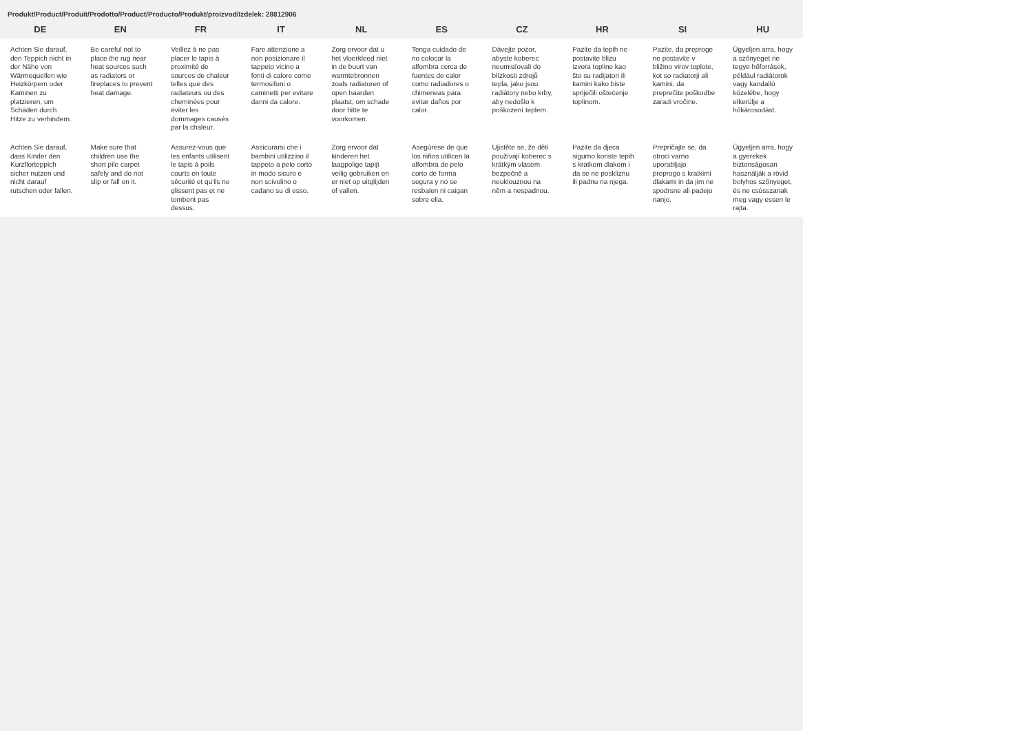Produkt/Product/Produit/Prodotto/Product/Producto/Produkt/proizvod/Izdelek: 28812906
| DE | EN | FR | IT | NL | ES | CZ | HR | SI | HU |
| --- | --- | --- | --- | --- | --- | --- | --- | --- | --- |
| Achten Sie darauf, den Teppich nicht in der Nähe von Wärmequellen wie Heizkörpern oder Kaminen zu platzieren, um Schäden durch Hitze zu verhindern. | Be careful not to place the rug near heat sources such as radiators or fireplaces to prevent heat damage. | Veillez à ne pas placer le tapis à proximité de sources de chaleur telles que des radiateurs ou des cheminées pour éviter les dommages causés par la chaleur. | Fare attenzione a non posizionare il tappeto vicino a fonti di calore come termosifoni o caminetti per evitare danni da calore. | Zorg ervoor dat u het vloerkleed niet in de buurt van warmtebronnen zoals radiatoren of open haarden plaatst, om schade door hitte te voorkomen. | Tenga cuidado de no colocar la alfombra cerca de fuentes de calor como radiadores o chimeneas para evitar daños por calor. | Dávejte pozor, abyste koberec neumisťovali do blízkosti zdrojů tepla, jako jsou radiátory nebo krby, aby nedošlo k poškození teplem. | Pazite da tepih ne postavite blizu izvora topline kao što su radijatori ili kamini kako biste spriječili oštećenje toplinom. | Pazite, da preproge ne postavite v bližino virov toplote, kot so radiatorji ali kamini, da preprečite poškodbe zaradi vročine. | Ügyeljen arra, hogy a szőnyeget ne tegye hőforrások, például radiátorok vagy kandalló közelébe, hogy elkerülje a hőkárosodást. |
| Achten Sie darauf, dass Kinder den Kurzflorteppich sicher nutzen und nicht darauf rutschen oder fallen. | Make sure that children use the short pile carpet safely and do not slip or fall on it. | Assurez-vous que les enfants utilisent le tapis à poils courts en toute sécurité et qu'ils ne glissent pas et ne tombent pas dessus. | Assicurarsi che i bambini utilizzino il tappeto a pelo corto in modo sicuro e non scivolino o cadano su di esso. | Zorg ervoor dat kinderen het laagpolige tapijt veilig gebruiken en er niet op uitglijden of vallen. | Asegúrese de que los niños utilicen la alfombra de pelo corto de forma segura y no se resbalen ni caigan sobre ella. | Ujistěte se, že děti používají koberec s krátkým vlasem bezpečně a neuklouznou na něm a nespadnou. | Pazite da djeca sigurno koriste tepih s kratkom dlakom i da se ne poskliznu ili padnu na njega. | Prepričajte se, da otroci varno uporabljajo preprogo s kratkimi dlakami in da jim ne spodrsne ali padejo nanjo. | Ügyeljen arra, hogy a gyerekek biztonságosan használják a rövid bolyhos szőnyeget, és ne csússzanak meg vagy essen le rajta. |